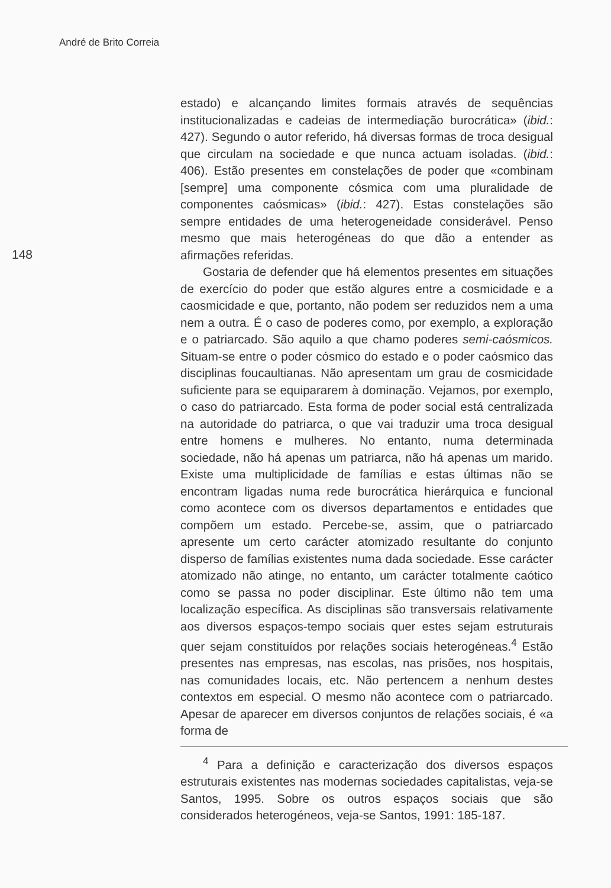André de Brito Correia
148
estado) e alcançando limites formais através de sequências institucionalizadas e cadeias de intermediação burocrática» (ibid.: 427). Segundo o autor referido, há diversas formas de troca desigual que circulam na sociedade e que nunca actuam isoladas. (ibid.: 406). Estão presentes em constelações de poder que «combinam [sempre] uma componente cósmica com uma pluralidade de componentes caósmicas» (ibid.: 427). Estas constelações são sempre entidades de uma heterogeneidade considerável. Penso mesmo que mais heterogéneas do que dão a entender as afirmações referidas.
Gostaria de defender que há elementos presentes em situações de exercício do poder que estão algures entre a cosmicidade e a caosmicidade e que, portanto, não podem ser reduzidos nem a uma nem a outra. É o caso de poderes como, por exemplo, a exploração e o patriarcado. São aquilo a que chamo poderes semi-caósmicos. Situam-se entre o poder cósmico do estado e o poder caósmico das disciplinas foucaultianas. Não apresentam um grau de cosmicidade suficiente para se equipararem à dominação. Vejamos, por exemplo, o caso do patriarcado. Esta forma de poder social está centralizada na autoridade do patriarca, o que vai traduzir uma troca desigual entre homens e mulheres. No entanto, numa determinada sociedade, não há apenas um patriarca, não há apenas um marido. Existe uma multiplicidade de famílias e estas últimas não se encontram ligadas numa rede burocrática hierárquica e funcional como acontece com os diversos departamentos e entidades que compõem um estado. Percebe-se, assim, que o patriarcado apresente um certo carácter atomizado resultante do conjunto disperso de famílias existentes numa dada sociedade. Esse carácter atomizado não atinge, no entanto, um carácter totalmente caótico como se passa no poder disciplinar. Este último não tem uma localização específica. As disciplinas são transversais relativamente aos diversos espaços-tempo sociais quer estes sejam estruturais quer sejam constituídos por relações sociais heterogéneas.<sup>4</sup> Estão presentes nas empresas, nas escolas, nas prisões, nos hospitais, nas comunidades locais, etc. Não pertencem a nenhum destes contextos em especial. O mesmo não acontece com o patriarcado. Apesar de aparecer em diversos conjuntos de relações sociais, é «a forma de
<sup>4</sup> Para a definição e caracterização dos diversos espaços estruturais existentes nas modernas sociedades capitalistas, veja-se Santos, 1995. Sobre os outros espaços sociais que são considerados heterogéneos, veja-se Santos, 1991: 185-187.